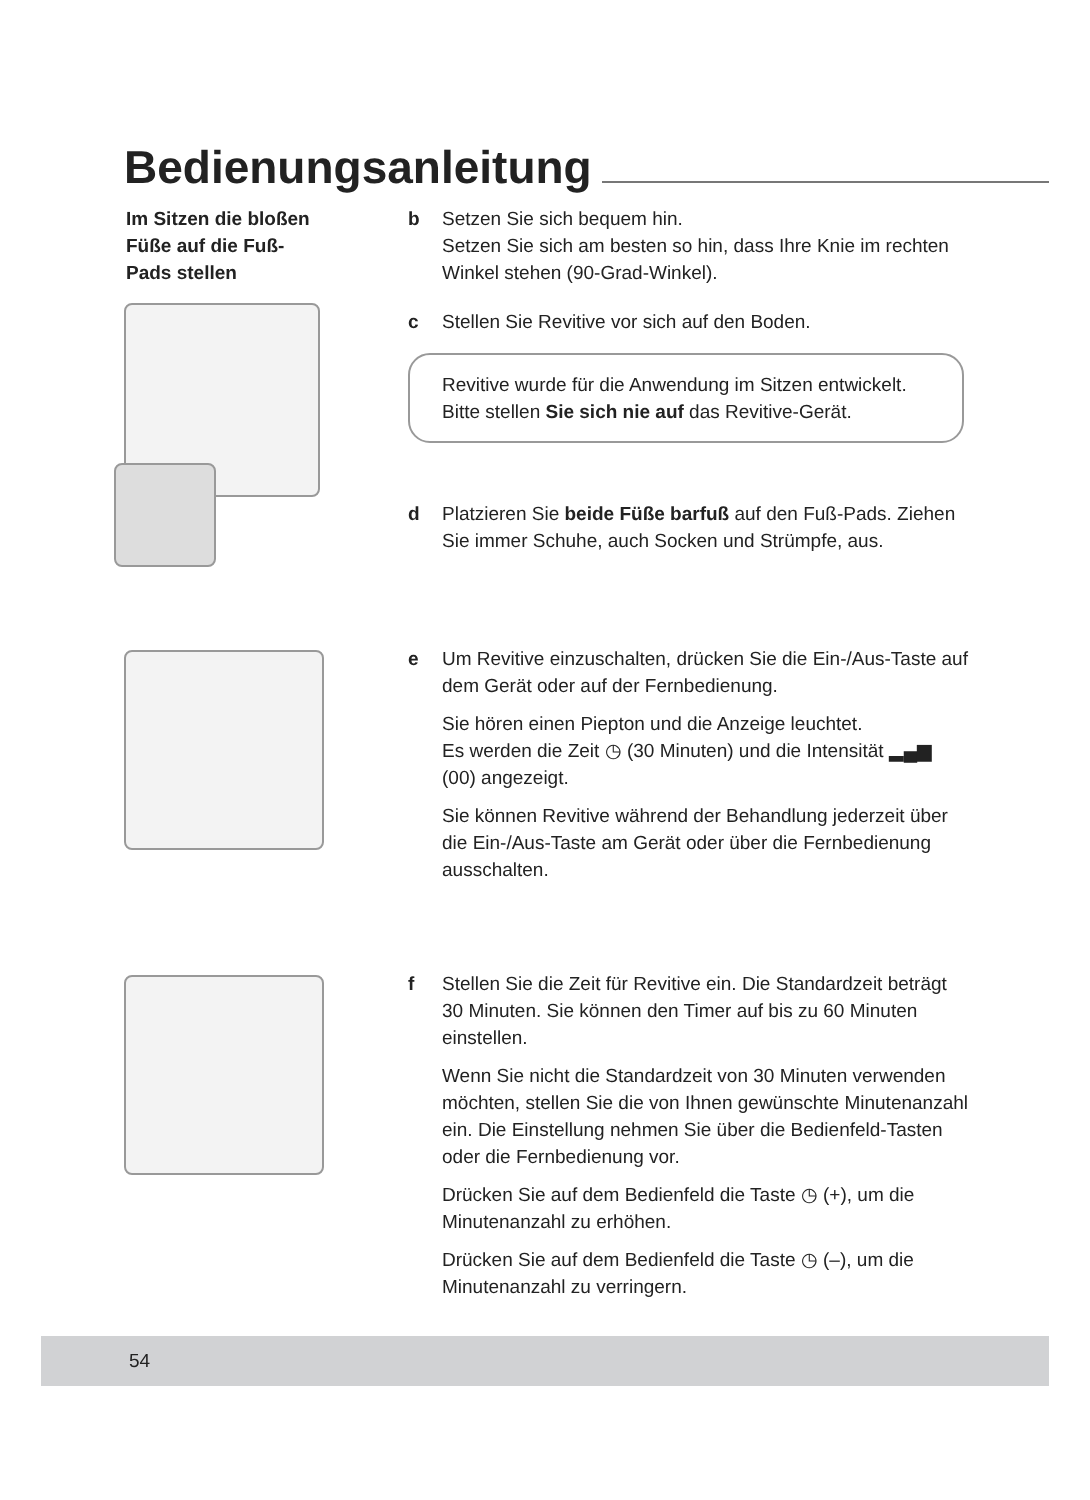Bedienungsanleitung
Im Sitzen die bloßen Füße auf die Fuß-Pads stellen
b Setzen Sie sich bequem hin.
Setzen Sie sich am besten so hin, dass Ihre Knie im rechten Winkel stehen (90-Grad-Winkel).
c Stellen Sie Revitive vor sich auf den Boden.
Revitive wurde für die Anwendung im Sitzen entwickelt.
Bitte stellen Sie sich nie auf das Revitive-Gerät.
d Platzieren Sie beide Füße barfuß auf den Fuß-Pads. Ziehen Sie immer Schuhe, auch Socken und Strümpfe, aus.
e Um Revitive einzuschalten, drücken Sie die Ein-/Aus-Taste auf dem Gerät oder auf der Fernbedienung.
Sie hören einen Piepton und die Anzeige leuchtet.
Es werden die Zeit ◷ (30 Minuten) und die Intensität ▂▄▆ (00) angezeigt.
Sie können Revitive während der Behandlung jederzeit über die Ein-/Aus-Taste am Gerät oder über die Fernbedienung ausschalten.
f Stellen Sie die Zeit für Revitive ein. Die Standardzeit beträgt 30 Minuten. Sie können den Timer auf bis zu 60 Minuten einstellen.
Wenn Sie nicht die Standardzeit von 30 Minuten verwenden möchten, stellen Sie die von Ihnen gewünschte Minutenanzahl ein. Die Einstellung nehmen Sie über die Bedienfeld-Tasten oder die Fernbedienung vor.
Drücken Sie auf dem Bedienfeld die Taste ◷ (+), um die Minutenanzahl zu erhöhen.
Drücken Sie auf dem Bedienfeld die Taste ◷ (–), um die Minutenanzahl zu verringern.
54